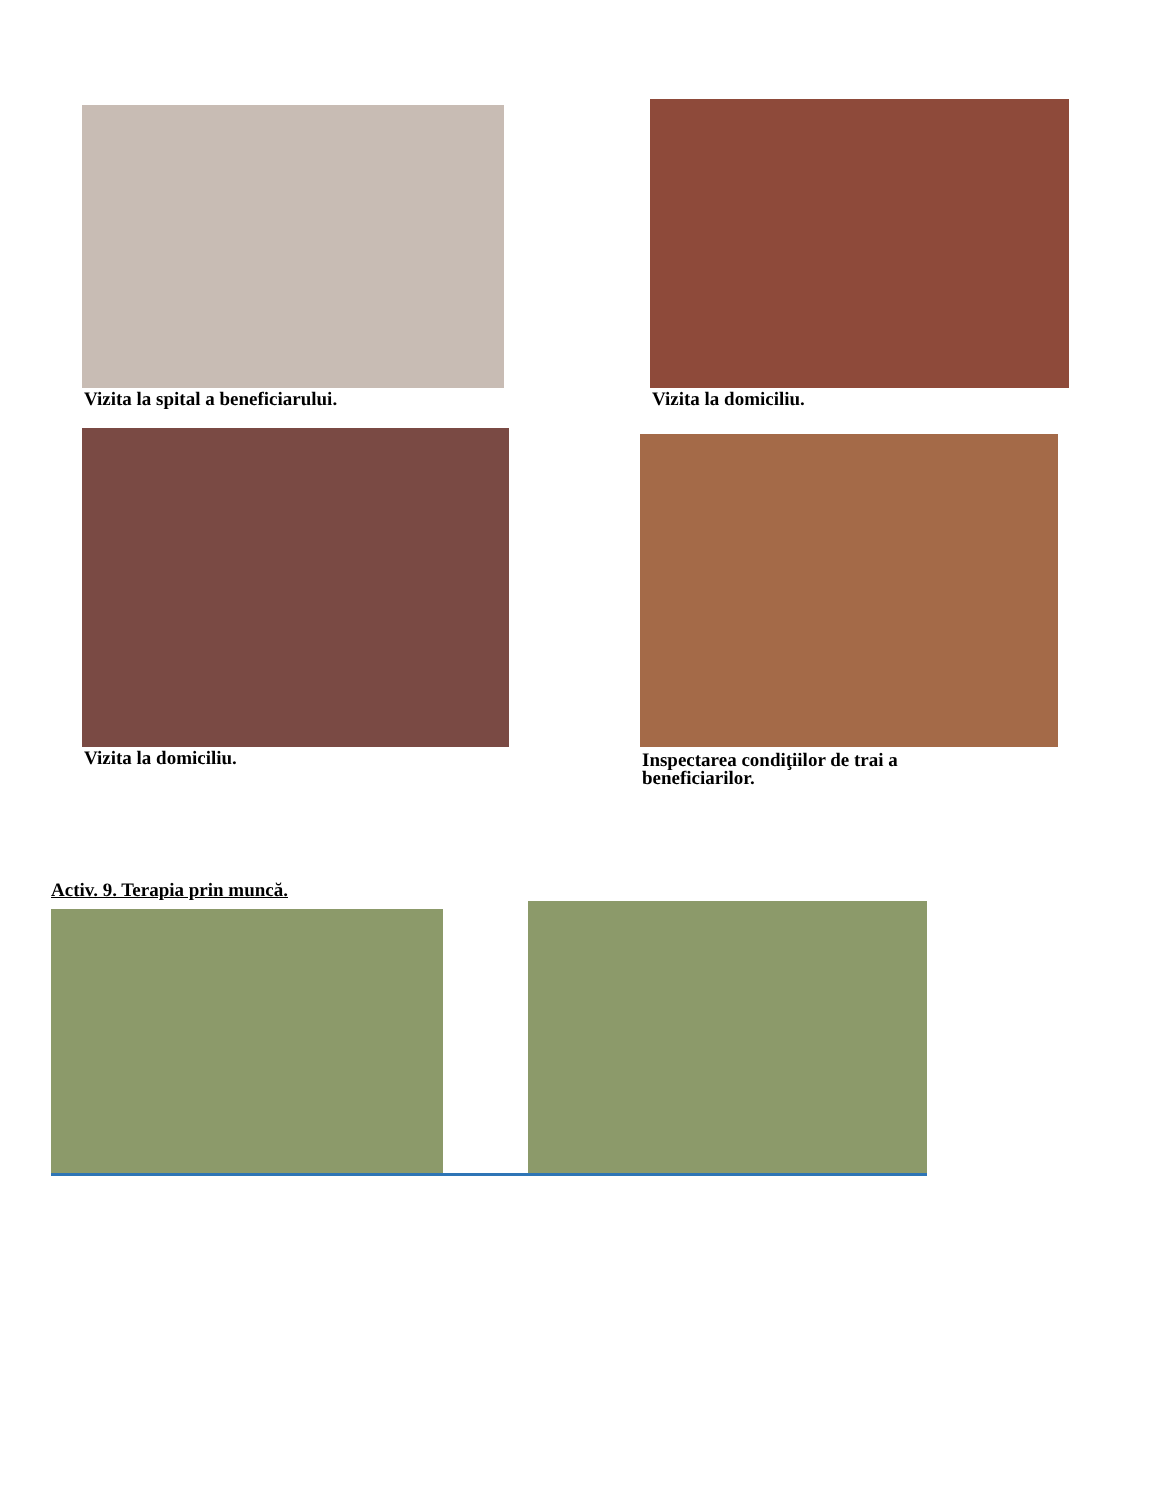Vizita la spital a beneficiarului.
Vizita la domiciliu.
Vizita la domiciliu.
Inspectarea condiţiilor de trai a
beneficiarilor.
Activ. 9. Terapia prin muncă.